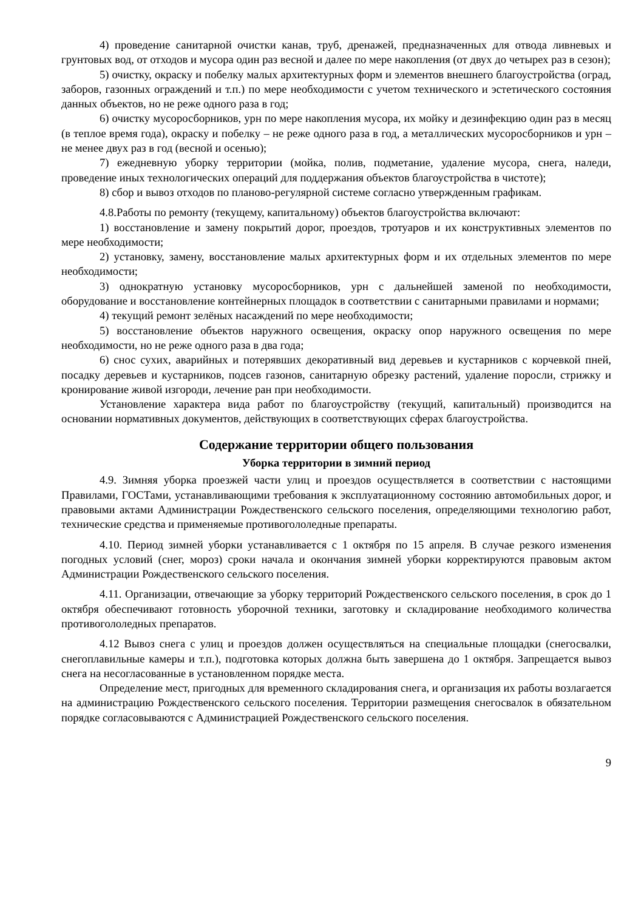4) проведение санитарной очистки канав, труб, дренажей, предназначенных для отвода ливневых и грунтовых вод, от отходов и мусора один раз весной и далее по мере накопления (от двух до четырех раз в сезон);
5) очистку, окраску и побелку малых архитектурных форм и элементов внешнего благоустройства (оград, заборов, газонных ограждений и т.п.) по мере необходимости с учетом технического и эстетического состояния данных объектов, но не реже одного раза в год;
6) очистку мусоросборников, урн по мере накопления мусора, их мойку и дезинфекцию один раз в месяц (в теплое время года), окраску и побелку – не реже одного раза в год, а металлических мусоросборников и урн – не менее двух раз в год (весной и осенью);
7) ежедневную уборку территории (мойка, полив, подметание, удаление мусора, снега, наледи, проведение иных технологических операций для поддержания объектов благоустройства в чистоте);
8) сбор и вывоз отходов по планово-регулярной системе согласно утвержденным графикам.
4.8.Работы по ремонту (текущему, капитальному) объектов благоустройства включают:
1) восстановление и замену покрытий дорог, проездов, тротуаров и их конструктивных элементов по мере необходимости;
2) установку, замену, восстановление малых архитектурных форм и их отдельных элементов по мере необходимости;
3) однократную установку мусоросборников, урн с дальнейшей заменой по необходимости, оборудование и восстановление контейнерных площадок в соответствии с санитарными правилами и нормами;
4) текущий ремонт зелёных насаждений по мере необходимости;
5) восстановление объектов наружного освещения, окраску опор наружного освещения по мере необходимости, но не реже одного раза в два года;
6) снос сухих, аварийных и потерявших декоративный вид деревьев и кустарников с корчевкой пней, посадку деревьев и кустарников, подсев газонов, санитарную обрезку растений, удаление поросли, стрижку и кронирование живой изгороди, лечение ран при необходимости.
Установление характера вида работ по благоустройству (текущий, капитальный) производится на основании нормативных документов, действующих в соответствующих сферах благоустройства.
Содержание территории общего пользования
Уборка территории в зимний период
4.9. Зимняя уборка проезжей части улиц и проездов осуществляется в соответствии с настоящими Правилами, ГОСТами, устанавливающими требования к эксплуатационному состоянию автомобильных дорог, и правовыми актами Администрации Рождественского сельского поселения, определяющими технологию работ, технические средства и применяемые противогололедные препараты.
4.10. Период зимней уборки устанавливается с 1 октября по 15 апреля. В случае резкого изменения погодных условий (снег, мороз) сроки начала и окончания зимней уборки корректируются правовым актом Администрации Рождественского сельского поселения.
4.11. Организации, отвечающие за уборку территорий Рождественского сельского поселения, в срок до 1 октября обеспечивают готовность уборочной техники, заготовку и складирование необходимого количества противогололедных препаратов.
4.12 Вывоз снега с улиц и проездов должен осуществляться на специальные площадки (снегосвалки, снегоплавильные камеры и т.п.), подготовка которых должна быть завершена до 1 октября. Запрещается вывоз снега на несогласованные в установленном порядке места.
Определение мест, пригодных для временного складирования снега, и организация их работы возлагается на администрацию Рождественского сельского поселения. Территории размещения снегосвалок в обязательном порядке согласовываются с Администрацией Рождественского сельского поселения.
9